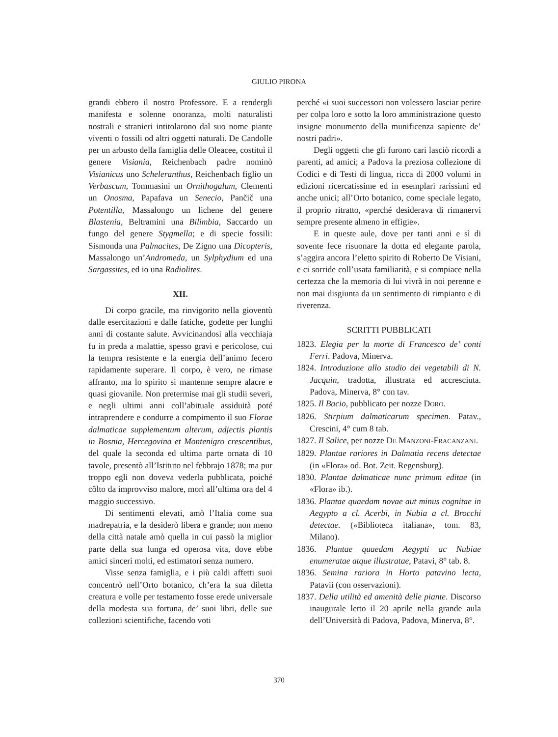GIULIO PIRONA
grandi ebbero il nostro Professore. E a rendergli manifesta e solenne onoranza, molti naturalisti nostrali e stranieri intitolarono dal suo nome piante viventi o fossili od altri oggetti naturali. De Candolle per un arbusto della famiglia delle Oleacee, costituì il genere Visiania, Reichenbach padre nominò Visianicus uno Scheleranthus, Reichenbach figlio un Verbascum, Tommasini un Ornithogalum, Clementi un Onosma, Papafava un Senecio, Pančič una Potentilla, Massalongo un lichene del genere Blastenia, Beltramini una Bilimbia, Saccardo un fungo del genere Stygmella; e di specie fossili: Sismonda una Palmacites, De Zigno una Dicopteris, Massalongo un’Andromeda, un Sylphydium ed una Sargassites, ed io una Radiolites.
XII.
Di corpo gracile, ma rinvigorito nella gioventù dalle esercitazioni e dalle fatiche, godette per lunghi anni di costante salute. Avvicinandosi alla vecchiaja fu in preda a malattie, spesso gravi e pericolose, cui la tempra resistente e la energia dell’animo fecero rapidamente superare. Il corpo, è vero, ne rimase affranto, ma lo spirito si mantenne sempre alacre e quasi giovanile. Non pretermise mai gli studii severi, e negli ultimi anni coll’abituale assiduità poté intraprendere e condurre a compimento il suo Florae dalmaticae supplementum alterum, adjectis plantis in Bosnia, Hercegovina et Montenigro crescentibus, del quale la seconda ed ultima parte ornata di 10 tavole, presentò all’Istituto nel febbrajo 1878; ma pur troppo egli non doveva vederla pubblicata, poiché côlto da improvviso malore, morì all’ultima ora del 4 maggio successivo.
Di sentimenti elevati, amò l’Italia come sua madrepatria, e la desiderò libera e grande; non meno della città natale amò quella in cui passò la miglior parte della sua lunga ed operosa vita, dove ebbe amici sinceri molti, ed estimatori senza numero.
Visse senza famiglia, e i più caldi affetti suoi concentrò nell’Orto botanico, ch’era la sua diletta creatura e volle per testamento fosse erede universale della modesta sua fortuna, de’ suoi libri, delle sue collezioni scientifiche, facendo voti
perché «i suoi successori non volessero lasciar perire per colpa loro e sotto la loro amministrazione questo insigne monumento della munificenza sapiente de’ nostri padri».
Degli oggetti che gli furono cari lasciò ricordi a parenti, ad amici; a Padova la preziosa collezione di Codici e di Testi di lingua, ricca di 2000 volumi in edizioni ricercatissime ed in esemplari rarissimi ed anche unici; all’Orto botanico, come speciale legato, il proprio ritratto, «perché desiderava di rimanervi sempre presente almeno in effigie».
E in queste aule, dove per tanti anni e sì di sovente fece risuonare la dotta ed elegante parola, s’aggira ancora l’eletto spirito di Roberto De Visiani, e ci sorride coll’usata familiarità, e si compiace nella certezza che la memoria di lui vivrà in noi perenne e non mai disgiunta da un sentimento di rimpianto e di riverenza.
SCRITTI PUBBLICATI
1823. Elegia per la morte di Francesco de’ conti Ferri. Padova, Minerva.
1824. Introduzione allo studio dei vegetabili di N. Jacquin, tradotta, illustrata ed accresciuta. Padova, Minerva, 8° con tav.
1825. Il Bacio, pubblicato per nozze DORO.
1826. Stirpium dalmaticarum specimen. Patav., Crescini, 4° cum 8 tab.
1827. Il Salice, per nozze DE MANZONI-FRACANZANI.
1829. Plantae rariores in Dalmatia recens detectae (in «Flora» od. Bot. Zeit. Regensburg).
1830. Plantae dalmaticae nunc primum editae (in «Flora» ib.).
1836. Plantae quaedam novae aut minus cognitae in Aegypto a cl. Acerbi, in Nubia a cl. Brocchi detectae. («Biblioteca italiana», tom. 83, Milano).
1836. Plantae quaedam Aegypti ac Nubiae enumeratae atque illustratae, Patavi, 8° tab. 8.
1836. Semina rariora in Horto patavino lecta, Patavii (con osservazioni).
1837. Della utilità ed amenità delle piante. Discorso inaugurale letto il 20 aprile nella grande aula dell’Università di Padova, Padova, Minerva, 8°.
370